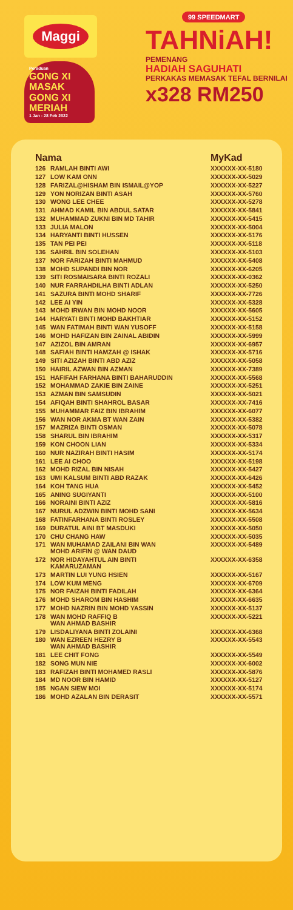Maggi
Peraduan
GONG XI MASAK GONG XI MERIAH
1 Jan - 28 Feb 2022
99 SPEEDMART
TAHNiAH!
PEMENANG
HADIAH SAGUHATI
PERKAKAS MEMASAK TEFAL BERNILAI x328 RM250
| Nama | | MyKad |
| --- | --- | --- |
| 126 | RAMLAH BINTI AWI | XXXXXX-XX-5180 |
| 127 | LOW KAM ONN | XXXXXX-XX-5029 |
| 128 | FARIZAL@HISHAM BIN ISMAIL@YOP | XXXXXX-XX-5227 |
| 129 | YON NORIZAN BINTI ASAH | XXXXXX-XX-5760 |
| 130 | WONG LEE CHEE | XXXXXX-XX-5278 |
| 131 | AHMAD KAMIL BIN ABDUL SATAR | XXXXXX-XX-5841 |
| 132 | MUHAMMAD ZUKNI BIN MD TAHIR | XXXXXX-XX-5415 |
| 133 | JULIA MALON | XXXXXX-XX-5004 |
| 134 | HARYANTI BINTI HUSSEN | XXXXXX-XX-5176 |
| 135 | TAN PEI PEI | XXXXXX-XX-5118 |
| 136 | SAHRIL BIN SOLEHAN | XXXXXX-XX-5103 |
| 137 | NOR FARIZAH BINTI MAHMUD | XXXXXX-XX-5408 |
| 138 | MOHD SUPANDI BIN NOR | XXXXXX-XX-6205 |
| 139 | SITI ROSMAISARA BINTI ROZALI | XXXXXX-XX-0362 |
| 140 | NUR FARRAHDILHA BINTI ADLAN | XXXXXX-XX-5250 |
| 141 | SAZURA BINTI MOHD SHARIF | XXXXXX-XX-7726 |
| 142 | LEE AI YIN | XXXXXX-XX-5328 |
| 143 | MOHD IRWAN BIN MOHD NOOR | XXXXXX-XX-5605 |
| 144 | HARYATI BINTI MOHD BAKHTIAR | XXXXXX-XX-5152 |
| 145 | WAN FATIMAH BINTI WAN YUSOFF | XXXXXX-XX-5158 |
| 146 | MOHD HAFIZAN BIN ZAINAL ABIDIN | XXXXXX-XX-5999 |
| 147 | AZIZOL BIN AMRAN | XXXXXX-XX-6957 |
| 148 | SAFIAH BINTI HAMZAH @ ISHAK | XXXXXX-XX-5716 |
| 149 | SITI AZIZAH BINTI ABD AZIZ | XXXXXX-XX-5058 |
| 150 | HAIRIL AZWAN BIN AZMAN | XXXXXX-XX-7389 |
| 151 | HAFIFAH FARHANA BINTI BAHARUDDIN | XXXXXX-XX-5568 |
| 152 | MOHAMMAD ZAKIE BIN ZAINE | XXXXXX-XX-5251 |
| 153 | AZMAN BIN SAMSUDIN | XXXXXX-XX-5021 |
| 154 | AFIQAH BINTI SHAHROL BASAR | XXXXXX-XX-7416 |
| 155 | MUHAMMAR FAIZ BIN IBRAHIM | XXXXXX-XX-6077 |
| 156 | WAN NOR AKMA BT WAN ZAIN | XXXXXX-XX-5382 |
| 157 | MAZRIZA BINTI OSMAN | XXXXXX-XX-5078 |
| 158 | SHARUL BIN IBRAHIM | XXXXXX-XX-5317 |
| 159 | KON CHOON LIAN | XXXXXX-XX-5334 |
| 160 | NUR NAZIRAH BINTI HASIM | XXXXXX-XX-5174 |
| 161 | LEE AI CHOO | XXXXXX-XX-5198 |
| 162 | MOHD RIZAL BIN NISAH | XXXXXX-XX-5427 |
| 163 | UMI KALSUM BINTI ABD RAZAK | XXXXXX-XX-6426 |
| 164 | KOH TANG HUA | XXXXXX-XX-5452 |
| 165 | ANING SUGIYANTI | XXXXXX-XX-5100 |
| 166 | NORAINI BINTI AZIZ | XXXXXX-XX-5816 |
| 167 | NURUL ADZWIN BINTI MOHD SANI | XXXXXX-XX-5634 |
| 168 | FATINFARHANA BINTI ROSLEY | XXXXXX-XX-5508 |
| 169 | DURATUL AINI BT MASDUKI | XXXXXX-XX-5050 |
| 170 | CHU CHANG HAW | XXXXXX-XX-5035 |
| 171 | WAN MUHAMAD ZAILANI BIN WAN MOHD ARIFIN @ WAN DAUD | XXXXXX-XX-5489 |
| 172 | NOR HIDAYAHTUL AIN BINTI KAMARUZAMAN | XXXXXX-XX-6358 |
| 173 | MARTIN LUI YUNG HSIEN | XXXXXX-XX-5167 |
| 174 | LOW KUM MENG | XXXXXX-XX-6709 |
| 175 | NOR FAIZAH BINTI FADILAH | XXXXXX-XX-6364 |
| 176 | MOHD SHAROM BIN HASHIM | XXXXXX-XX-6635 |
| 177 | MOHD NAZRIN BIN MOHD YASSIN | XXXXXX-XX-5137 |
| 178 | WAN MOHD RAFFIQ B WAN AHMAD BASHIR | XXXXXX-XX-5221 |
| 179 | LISDALIYANA BINTI ZOLAINI | XXXXXX-XX-6368 |
| 180 | WAN EZREEN HEZRY B WAN AHMAD BASHIR | XXXXXX-XX-5543 |
| 181 | LEE CHIT FONG | XXXXXX-XX-5549 |
| 182 | SONG MUN NIE | XXXXXX-XX-6002 |
| 183 | RAFIZAH BINTI MOHAMED RASLI | XXXXXX-XX-5876 |
| 184 | MD NOOR BIN HAMID | XXXXXX-XX-5127 |
| 185 | NGAN SIEW MOI | XXXXXX-XX-5174 |
| 186 | MOHD AZALAN BIN DERASIT | XXXXXX-XX-5571 |